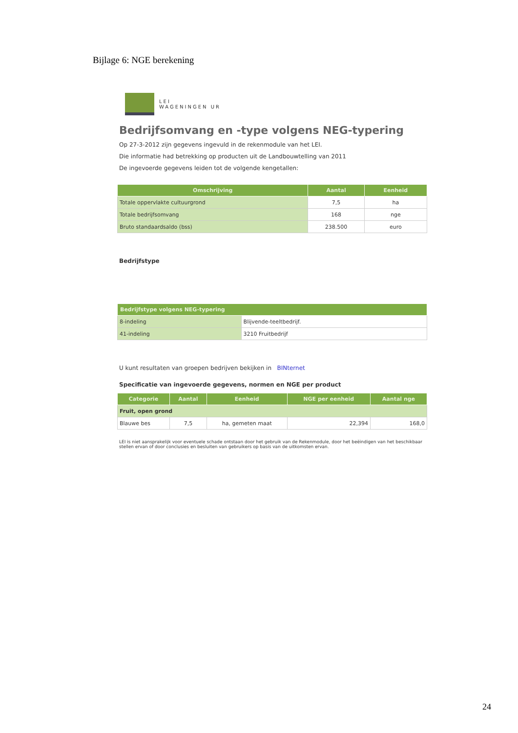Bijlage 6: NGE berekening
LEI
WAGENINGEN UR
Bedrijfsomvang en -type volgens NEG-typering
Op 27-3-2012 zijn gegevens ingevuld in de rekenmodule van het LEI.
Die informatie had betrekking op producten uit de Landbouwtelling van 2011
De ingevoerde gegevens leiden tot de volgende kengetallen:
| Omschrijving | Aantal | Eenheid |
| --- | --- | --- |
| Totale oppervlakte cultuurgrond | 7,5 | ha |
| Totale bedrijfsomvang | 168 | nge |
| Bruto standaardsaldo (bss) | 238.500 | euro |
Bedrijfstype
| Bedrijfstype volgens NEG-typering | |
| --- | --- |
| 8-indeling | Blijvende-teeltbedrijf. |
| 41-indeling | 3210 Fruitbedrijf |
U kunt resultaten van groepen bedrijven bekijken in BINternet
Specificatie van ingevoerde gegevens, normen en NGE per product
| Categorie | Aantal | Eenheid | NGE per eenheid | Aantal nge |
| --- | --- | --- | --- | --- |
| Fruit, open grond | | | | |
| Blauwe bes | 7,5 | ha, gemeten maat | 22,394 | 168,0 |
LEI is niet aansprakelijk voor eventuele schade ontstaan door het gebruik van de Rekenmodule, door het beëindigen van het beschikbaar stellen ervan of door conclusies en besluiten van gebruikers op basis van de uitkomsten ervan.
24